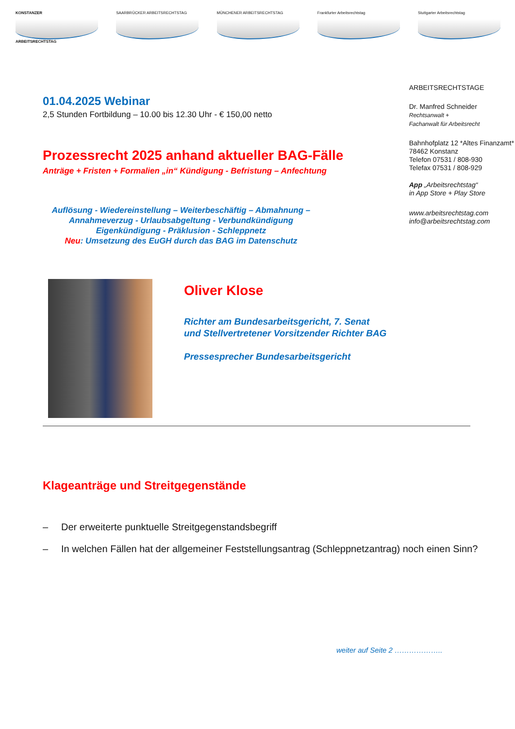KONSTANZER
ARBEITSRECHTSTAG
SAARBRÜCKER ARBEITSRECHTSTAG MÜNCHENER ARBEITSRECHTSTAG Frankfurter Arbeitsrechtstag Stuttgarter Arbeitsrechtstag
01.04.2025 Webinar
2,5 Stunden Fortbildung – 10.00 bis 12.30 Uhr - € 150,00 netto
Prozessrecht 2025 anhand aktueller BAG-Fälle
Anträge + Fristen + Formalien „in“ Kündigung - Befristung – Anfechtung
Auflösung - Wiedereinstellung – Weiterbeschäftig – Abmahnung –
Annahmeverzug - Urlaubsabgeltung - Verbundkündigung
Eigenkündigung - Präklusion - Schleppnetz
Neu: Umsetzung des EuGH durch das BAG im Datenschutz
ARBEITSRECHTSTAGE
Dr. Manfred Schneider
Rechtsanwalt +
Fachanwalt für Arbeitsrecht
Bahnhofplatz 12 *Altes Finanzamt*
78462 Konstanz
Telefon 07531 / 808-930
Telefax 07531 / 808-929
App „Arbeitsrechtstag“
in App Store + Play Store
www.arbeitsrechtstag.com
info@arbeitsrechtstag.com
Oliver Klose
Richter am Bundesarbeitsgericht, 7. Senat
und Stellvertretener Vorsitzender Richter BAG
Pressesprecher Bundesarbeitsgericht
Klageanträge und Streitgegenstände
– Der erweiterte punktuelle Streitgegenstandsbegriff
– In welchen Fällen hat der allgemeiner Feststellungsantrag (Schleppnetzantrag) noch einen Sinn?
weiter auf Seite 2 ………………..